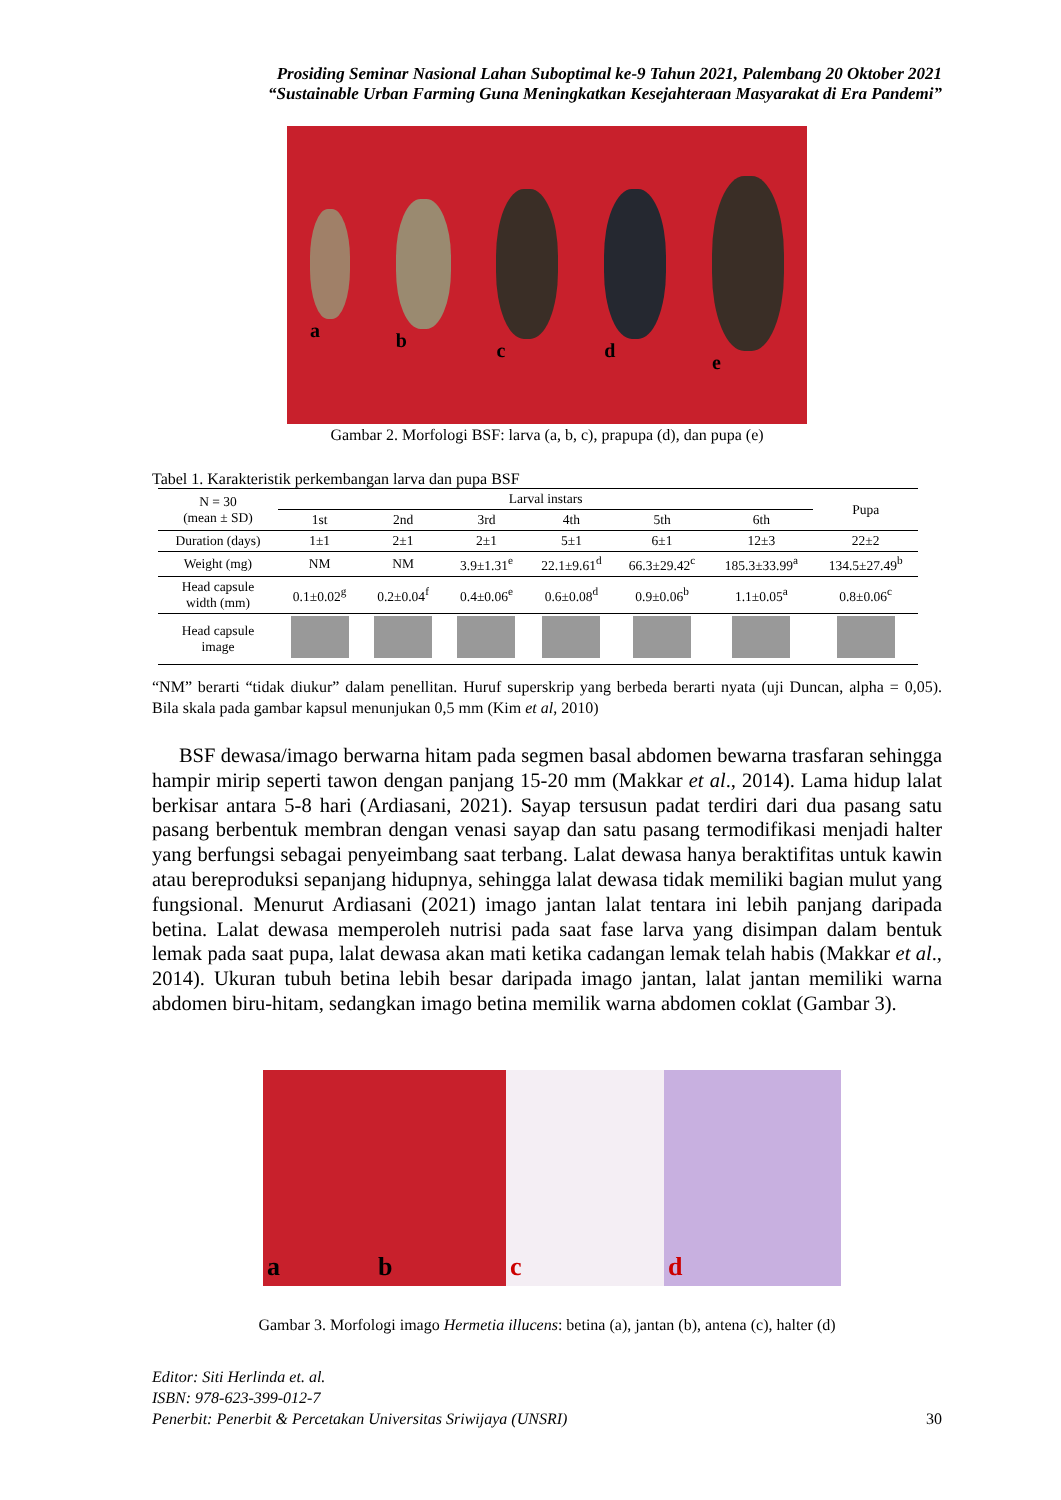Prosiding Seminar Nasional Lahan Suboptimal ke-9 Tahun 2021, Palembang 20 Oktober 2021
“Sustainable Urban Farming Guna Meningkatkan Kesejahteraan Masyarakat di Era Pandemi”
a b c d e
Gambar 2. Morfologi BSF: larva (a, b, c), prapupa (d), dan pupa (e)
Tabel 1. Karakteristik perkembangan larva dan pupa BSF
| N = 30 (mean ± SD) | Larval instars | | | | | | Pupa |
| --- | --- | --- | --- | --- | --- | --- | --- |
| | 1st | 2nd | 3rd | 4th | 5th | 6th | |
| Duration (days) | 1±1 | 2±1 | 2±1 | 5±1 | 6±1 | 12±3 | 22±2 |
| Weight (mg) | NM | NM | 3.9±1.31<sup>e</sup> | 22.1±9.61<sup>d</sup> | 66.3±29.42<sup>c</sup> | 185.3±33.99<sup>a</sup> | 134.5±27.49<sup>b</sup> |
| Head capsule width (mm) | 0.1±0.02<sup>g</sup> | 0.2±0.04<sup>f</sup> | 0.4±0.06<sup>e</sup> | 0.6±0.08<sup>d</sup> | 0.9±0.06<sup>b</sup> | 1.1±0.05<sup>a</sup> | 0.8±0.06<sup>c</sup> |
| Head capsule image | | | | | | | |
“NM” berarti “tidak diukur” dalam penellitan. Huruf superskrip yang berbeda berarti nyata (uji Duncan, alpha = 0,05). Bila skala pada gambar kapsul menunjukan 0,5 mm (Kim et al, 2010)
BSF dewasa/imago berwarna hitam pada segmen basal abdomen bewarna trasfaran sehingga hampir mirip seperti tawon dengan panjang 15-20 mm (Makkar et al., 2014). Lama hidup lalat berkisar antara 5-8 hari (Ardiasani, 2021). Sayap tersusun padat terdiri dari dua pasang satu pasang berbentuk membran dengan venasi sayap dan satu pasang termodifikasi menjadi halter yang berfungsi sebagai penyeimbang saat terbang. Lalat dewasa hanya beraktifitas untuk kawin atau bereproduksi sepanjang hidupnya, sehingga lalat dewasa tidak memiliki bagian mulut yang fungsional. Menurut Ardiasani (2021) imago jantan lalat tentara ini lebih panjang daripada betina. Lalat dewasa memperoleh nutrisi pada saat fase larva yang disimpan dalam bentuk lemak pada saat pupa, lalat dewasa akan mati ketika cadangan lemak telah habis (Makkar et al., 2014). Ukuran tubuh betina lebih besar daripada imago jantan, lalat jantan memiliki warna abdomen biru-hitam, sedangkan imago betina memilik warna abdomen coklat (Gambar 3).
ab c d
Gambar 3. Morfologi imago Hermetia illucens: betina (a), jantan (b), antena (c), halter (d)
Editor: Siti Herlinda et. al.
ISBN: 978-623-399-012-7
Penerbit: Penerbit & Percetakan Universitas Sriwijaya (UNSRI) 30